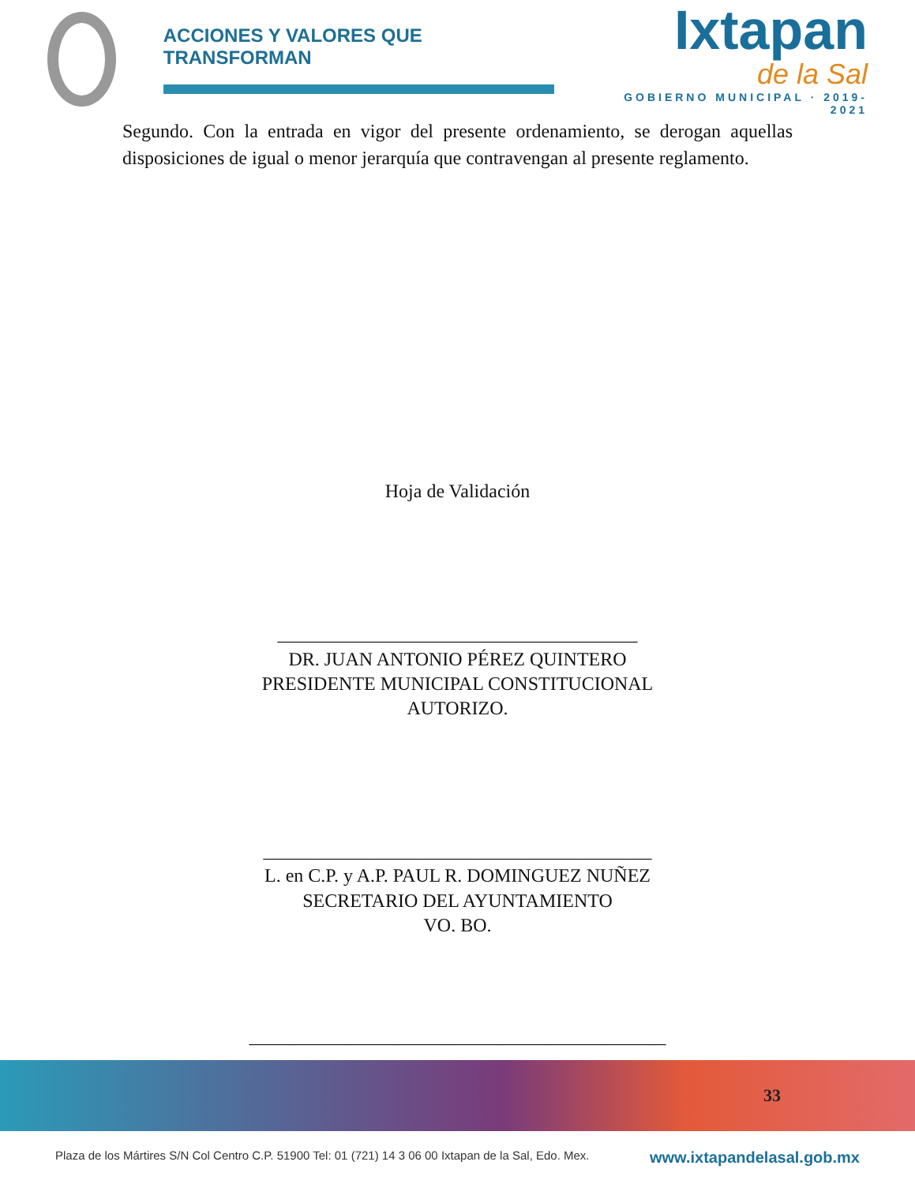ACCIONES Y VALORES QUE TRANSFORMAN
Ixtapan
de la Sal
GOBIERNO MUNICIPAL · 2019-2021
Segundo. Con la entrada en vigor del presente ordenamiento, se derogan aquellas disposiciones de igual o menor jerarquía que contravengan al presente reglamento.
Hoja de Validación
______________________________________
DR. JUAN ANTONIO PÉREZ QUINTERO
PRESIDENTE MUNICIPAL CONSTITUCIONAL
AUTORIZO.
_________________________________________
L. en C.P. y A.P. PAUL R. DOMINGUEZ NUÑEZ
SECRETARIO DEL AYUNTAMIENTO
VO. BO.
____________________________________________
33
Plaza de los Mártires S/N Col Centro C.P. 51900 Tel: 01 (721) 14 3 06 00 Ixtapan de la Sal, Edo. Mex. www.ixtapandelasal.gob.mx